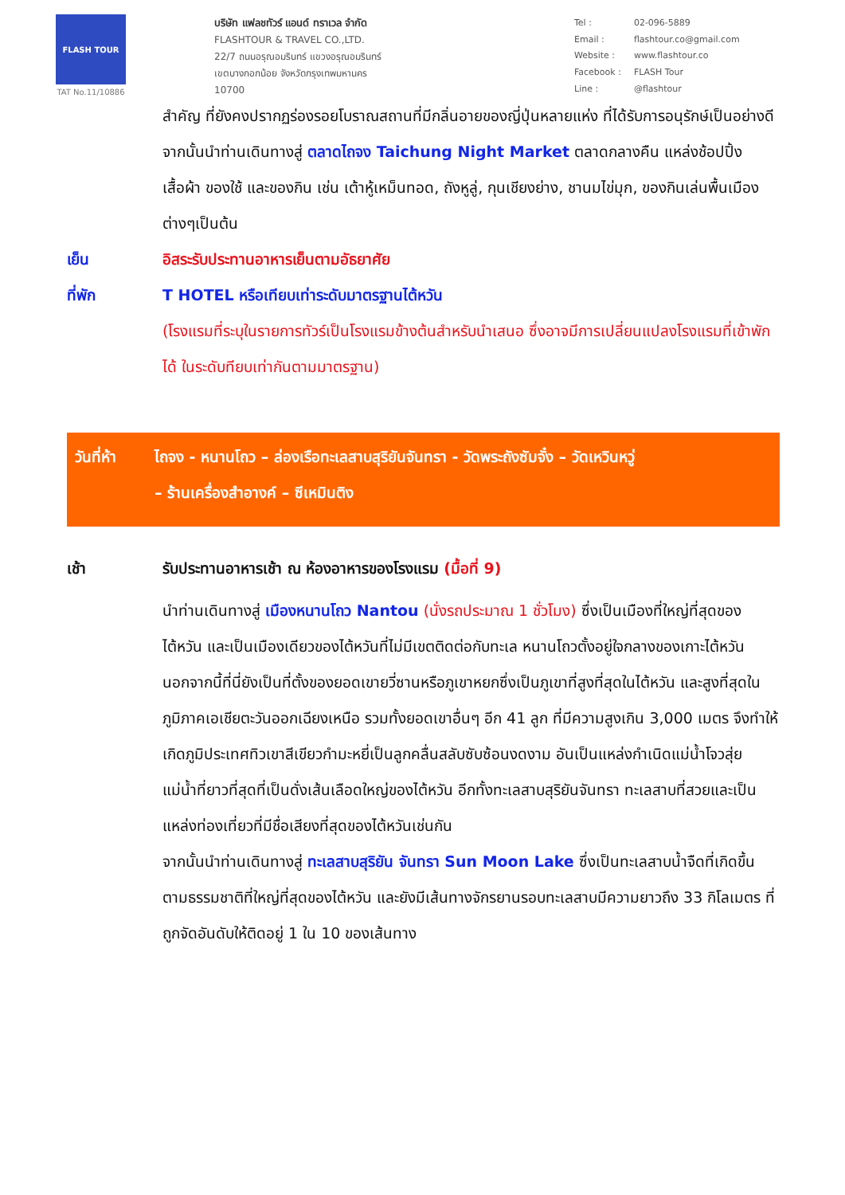FLASH TOUR
TAT No.11/10886
บริษัท แฟลชทัวร์ แอนด์ ทราเวล จำกัด
FLASHTOUR & TRAVEL CO.,LTD.
22/7 ถนนอรุณอมรินทร์ แขวงอรุณอมรินทร์
เขตบางกอกน้อย จังหวัดกรุงเทพมหานคร
10700
| Tel : | 02-096-5889 |
| Email : | flashtour.co@gmail.com |
| Website : | www.flashtour.co |
| Facebook : | FLASH Tour |
| Line : | @flashtour |
สำคัญ ที่ยังคงปรากฏร่องรอยโบราณสถานที่มีกลิ่นอายของญี่ปุ่นหลายแห่ง ที่ได้รับการอนุรักษ์เป็นอย่างดี
จากนั้นนำท่านเดินทางสู่ ตลาดไถจง Taichung Night Market ตลาดกลางคืน แหล่งช้อปปิ้ง เสื้อผ้า ของใช้ และของกิน เช่น เต้าหู้เหม็นทอด, ถังหูลู่, กุนเชียงย่าง, ชานมไข่มุก, ของกินเล่นพื้นเมืองต่างๆเป็นต้น
เย็น อิสระรับประทานอาหารเย็นตามอัธยาศัย
ที่พัก T HOTEL หรือเทียบเท่าระดับมาตรฐานไต้หวัน
(โรงแรมที่ระบุในรายการทัวร์เป็นโรงแรมข้างต้นสำหรับนำเสนอ ซึ่งอาจมีการเปลี่ยนแปลงโรงแรมที่เข้าพักได้ ในระดับทียบเท่ากันตามมาตรฐาน)
วันที่ห้า
ไถจง - หนานโถว – ล่องเรือทะเลสาบสุริยันจันทรา - วัดพระถังซัมจั๋ง – วัดเหวินหวู่
– ร้านเครื่องสำอางค์ – ซีเหมินติง
เช้า รับประทานอาหารเช้า ณ ห้องอาหารของโรงแรม (มื้อที่ 9)
นำท่านเดินทางสู่ เมืองหนานโถว Nantou (นั่งรถประมาณ 1 ชั่วโมง) ซึ่งเป็นเมืองที่ใหญ่ที่สุดของไต้หวัน และเป็นเมืองเดียวของไต้หวันที่ไม่มีเขตติดต่อกับทะเล หนานโถวตั้งอยู่ใจกลางของเกาะไต้หวัน นอกจากนี้ที่นี่ยังเป็นที่ตั้งของยอดเขายวี่ซานหรือภูเขาหยกซึ่งเป็นภูเขาที่สูงที่สุดในไต้หวัน และสูงที่สุดในภูมิภาคเอเชียตะวันออกเฉียงเหนือ รวมทั้งยอดเขาอื่นๆ อีก 41 ลูก ที่มีความสูงเกิน 3,000 เมตร จึงทำให้เกิดภูมิประเทศทิวเขาสีเขียวกำมะหยี่เป็นลูกคลื่นสลับซับซ้อนงดงาม อันเป็นแหล่งกำเนิดแม่น้ำโจวสุ่ย แม่น้ำที่ยาวที่สุดที่เป็นดั่งเส้นเลือดใหญ่ของไต้หวัน อีกทั้งทะเลสาบสุริยันจันทรา ทะเลสาบที่สวยและเป็นแหล่งท่องเที่ยวที่มีชื่อเสียงที่สุดของไต้หวันเช่นกัน
จากนั้นนำท่านเดินทางสู่ ทะเลสาบสุริยัน จันทรา Sun Moon Lake ซึ่งเป็นทะเลสาบน้ำจืดที่เกิดขึ้นตามธรรมชาติที่ใหญ่ที่สุดของไต้หวัน และยังมีเส้นทางจักรยานรอบทะเลสาบมีความยาวถึง 33 กิโลเมตร ที่ถูกจัดอันดับให้ติดอยู่ 1 ใน 10 ของเส้นทาง